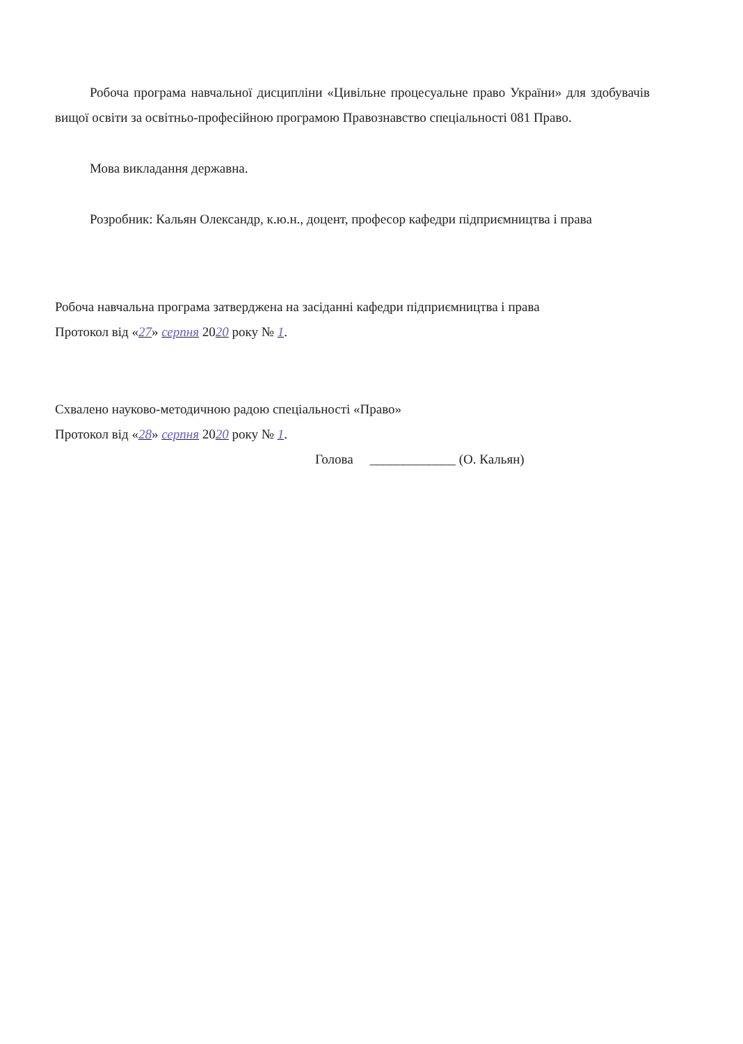Робоча програма навчальної дисципліни «Цивільне процесуальне право України» для здобувачів вищої освіти за освітньо-професійною програмою Правознавство спеціальності 081 Право.
Мова викладання державна.
Розробник: Кальян Олександр, к.ю.н., доцент, професор кафедри підприємництва і права
Робоча навчальна програма затверджена на засіданні кафедри підприємництва і права
Протокол від «27» серпня 2020 року № 1.
Схвалено науково-методичною радою спеціальності «Право»
Протокол від «28» серпня 2020 року № 1.
Голова _____________ (О. Кальян)